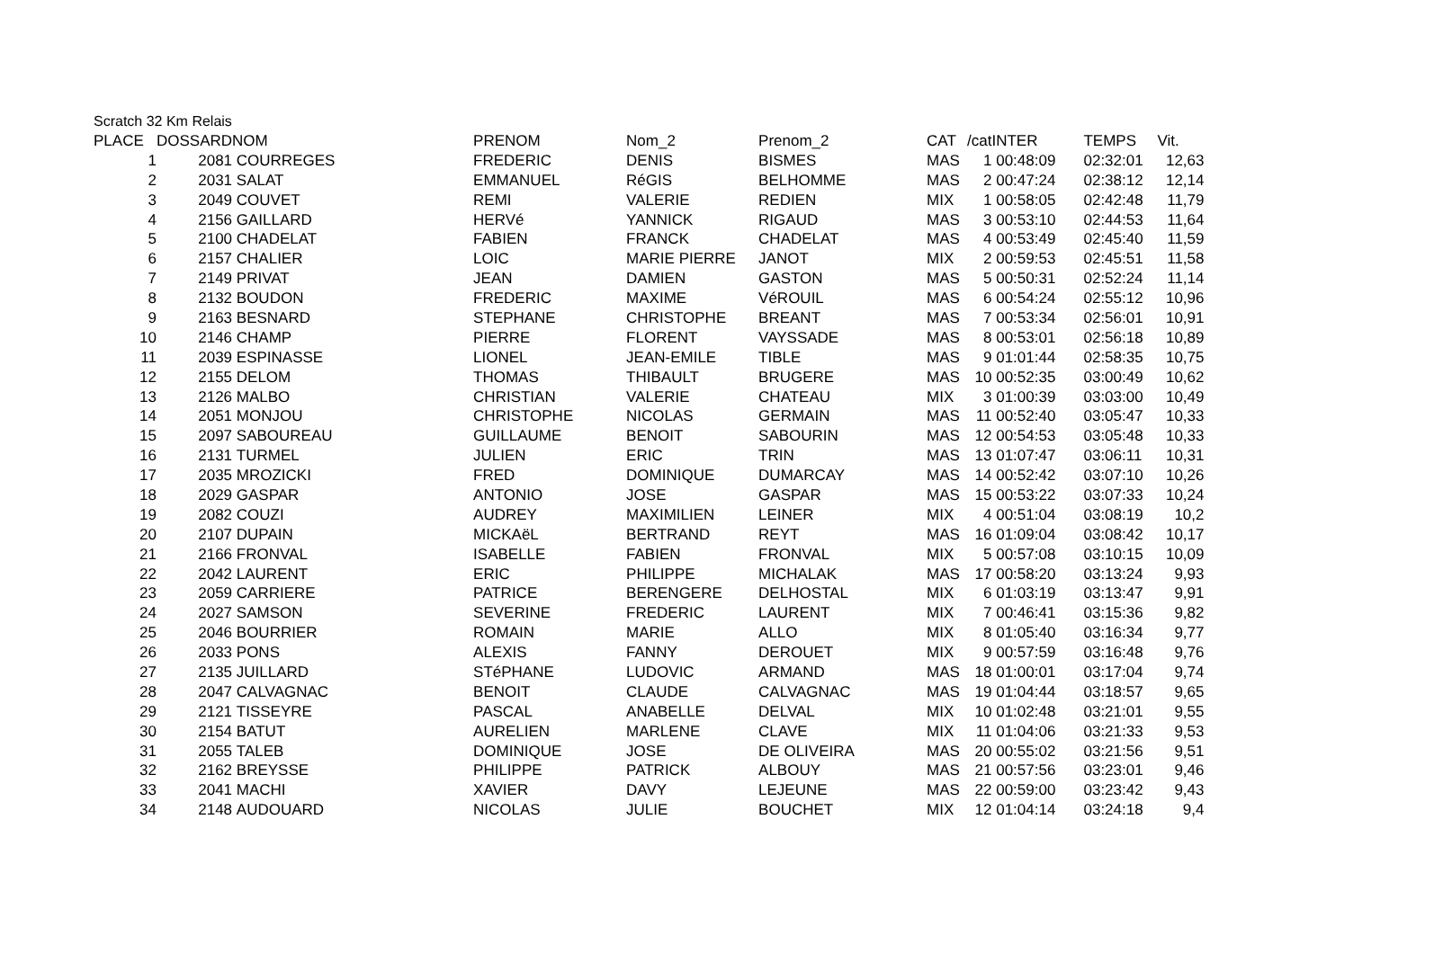Scratch 32 Km Relais
| PLACE | DOSSARD | NOM | PRENOM | Nom_2 | Prenom_2 | CAT | /cat | INTER | TEMPS | Vit. |
| --- | --- | --- | --- | --- | --- | --- | --- | --- | --- | --- |
| 1 | 2081 | COURREGES | FREDERIC | DENIS | BISMES | MAS | 1 | 00:48:09 | 02:32:01 | 12,63 |
| 2 | 2031 | SALAT | EMMANUEL | RéGIS | BELHOMME | MAS | 2 | 00:47:24 | 02:38:12 | 12,14 |
| 3 | 2049 | COUVET | REMI | VALERIE | REDIEN | MIX | 1 | 00:58:05 | 02:42:48 | 11,79 |
| 4 | 2156 | GAILLARD | HERVé | YANNICK | RIGAUD | MAS | 3 | 00:53:10 | 02:44:53 | 11,64 |
| 5 | 2100 | CHADELAT | FABIEN | FRANCK | CHADELAT | MAS | 4 | 00:53:49 | 02:45:40 | 11,59 |
| 6 | 2157 | CHALIER | LOIC | MARIE PIERRE | JANOT | MIX | 2 | 00:59:53 | 02:45:51 | 11,58 |
| 7 | 2149 | PRIVAT | JEAN | DAMIEN | GASTON | MAS | 5 | 00:50:31 | 02:52:24 | 11,14 |
| 8 | 2132 | BOUDON | FREDERIC | MAXIME | VéROUIL | MAS | 6 | 00:54:24 | 02:55:12 | 10,96 |
| 9 | 2163 | BESNARD | STEPHANE | CHRISTOPHE | BREANT | MAS | 7 | 00:53:34 | 02:56:01 | 10,91 |
| 10 | 2146 | CHAMP | PIERRE | FLORENT | VAYSSADE | MAS | 8 | 00:53:01 | 02:56:18 | 10,89 |
| 11 | 2039 | ESPINASSE | LIONEL | JEAN-EMILE | TIBLE | MAS | 9 | 01:01:44 | 02:58:35 | 10,75 |
| 12 | 2155 | DELOM | THOMAS | THIBAULT | BRUGERE | MAS | 10 | 00:52:35 | 03:00:49 | 10,62 |
| 13 | 2126 | MALBO | CHRISTIAN | VALERIE | CHATEAU | MIX | 3 | 01:00:39 | 03:03:00 | 10,49 |
| 14 | 2051 | MONJOU | CHRISTOPHE | NICOLAS | GERMAIN | MAS | 11 | 00:52:40 | 03:05:47 | 10,33 |
| 15 | 2097 | SABOUREAU | GUILLAUME | BENOIT | SABOURIN | MAS | 12 | 00:54:53 | 03:05:48 | 10,33 |
| 16 | 2131 | TURMEL | JULIEN | ERIC | TRIN | MAS | 13 | 01:07:47 | 03:06:11 | 10,31 |
| 17 | 2035 | MROZICKI | FRED | DOMINIQUE | DUMARCAY | MAS | 14 | 00:52:42 | 03:07:10 | 10,26 |
| 18 | 2029 | GASPAR | ANTONIO | JOSE | GASPAR | MAS | 15 | 00:53:22 | 03:07:33 | 10,24 |
| 19 | 2082 | COUZI | AUDREY | MAXIMILIEN | LEINER | MIX | 4 | 00:51:04 | 03:08:19 | 10,2 |
| 20 | 2107 | DUPAIN | MICKAëL | BERTRAND | REYT | MAS | 16 | 01:09:04 | 03:08:42 | 10,17 |
| 21 | 2166 | FRONVAL | ISABELLE | FABIEN | FRONVAL | MIX | 5 | 00:57:08 | 03:10:15 | 10,09 |
| 22 | 2042 | LAURENT | ERIC | PHILIPPE | MICHALAK | MAS | 17 | 00:58:20 | 03:13:24 | 9,93 |
| 23 | 2059 | CARRIERE | PATRICE | BERENGERE | DELHOSTAL | MIX | 6 | 01:03:19 | 03:13:47 | 9,91 |
| 24 | 2027 | SAMSON | SEVERINE | FREDERIC | LAURENT | MIX | 7 | 00:46:41 | 03:15:36 | 9,82 |
| 25 | 2046 | BOURRIER | ROMAIN | MARIE | ALLO | MIX | 8 | 01:05:40 | 03:16:34 | 9,77 |
| 26 | 2033 | PONS | ALEXIS | FANNY | DEROUET | MIX | 9 | 00:57:59 | 03:16:48 | 9,76 |
| 27 | 2135 | JUILLARD | STéPHANE | LUDOVIC | ARMAND | MAS | 18 | 01:00:01 | 03:17:04 | 9,74 |
| 28 | 2047 | CALVAGNAC | BENOIT | CLAUDE | CALVAGNAC | MAS | 19 | 01:04:44 | 03:18:57 | 9,65 |
| 29 | 2121 | TISSEYRE | PASCAL | ANABELLE | DELVAL | MIX | 10 | 01:02:48 | 03:21:01 | 9,55 |
| 30 | 2154 | BATUT | AURELIEN | MARLENE | CLAVE | MIX | 11 | 01:04:06 | 03:21:33 | 9,53 |
| 31 | 2055 | TALEB | DOMINIQUE | JOSE | DE OLIVEIRA | MAS | 20 | 00:55:02 | 03:21:56 | 9,51 |
| 32 | 2162 | BREYSSE | PHILIPPE | PATRICK | ALBOUY | MAS | 21 | 00:57:56 | 03:23:01 | 9,46 |
| 33 | 2041 | MACHI | XAVIER | DAVY | LEJEUNE | MAS | 22 | 00:59:00 | 03:23:42 | 9,43 |
| 34 | 2148 | AUDOUARD | NICOLAS | JULIE | BOUCHET | MIX | 12 | 01:04:14 | 03:24:18 | 9,4 |